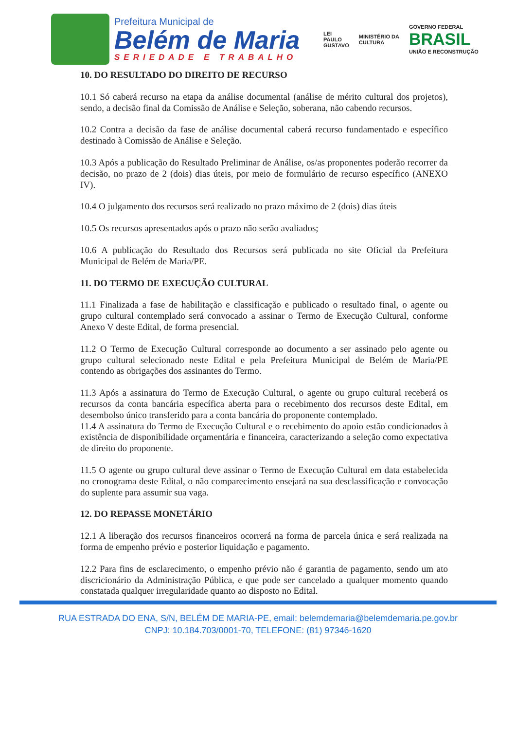Prefeitura Municipal de
Belém de Maria
SERIEDADE E TRABALHO
LEI
PAULO
GUSTAVO
MINISTÉRIO DA
CULTURA
GOVERNO FEDERAL
BRASIL
UNIÃO E RECONSTRUÇÃO
10. DO RESULTADO DO DIREITO DE RECURSO
10.1 Só caberá recurso na etapa da análise documental (análise de mérito cultural dos projetos), sendo, a decisão final da Comissão de Análise e Seleção, soberana, não cabendo recursos.
10.2 Contra a decisão da fase de análise documental caberá recurso fundamentado e específico destinado à Comissão de Análise e Seleção.
10.3 Após a publicação do Resultado Preliminar de Análise, os/as proponentes poderão recorrer da decisão, no prazo de 2 (dois) dias úteis, por meio de formulário de recurso específico (ANEXO IV).
10.4 O julgamento dos recursos será realizado no prazo máximo de 2 (dois) dias úteis
10.5 Os recursos apresentados após o prazo não serão avaliados;
10.6 A publicação do Resultado dos Recursos será publicada no site Oficial da Prefeitura Municipal de Belém de Maria/PE.
11. DO TERMO DE EXECUÇÃO CULTURAL
11.1 Finalizada a fase de habilitação e classificação e publicado o resultado final, o agente ou grupo cultural contemplado será convocado a assinar o Termo de Execução Cultural, conforme Anexo V deste Edital, de forma presencial.
11.2 O Termo de Execução Cultural corresponde ao documento a ser assinado pelo agente ou grupo cultural selecionado neste Edital e pela Prefeitura Municipal de Belém de Maria/PE contendo as obrigações dos assinantes do Termo.
11.3 Após a assinatura do Termo de Execução Cultural, o agente ou grupo cultural receberá os recursos da conta bancária específica aberta para o recebimento dos recursos deste Edital, em desembolso único transferido para a conta bancária do proponente contemplado.
11.4 A assinatura do Termo de Execução Cultural e o recebimento do apoio estão condicionados à existência de disponibilidade orçamentária e financeira, caracterizando a seleção como expectativa de direito do proponente.
11.5 O agente ou grupo cultural deve assinar o Termo de Execução Cultural em data estabelecida no cronograma deste Edital, o não comparecimento ensejará na sua desclassificação e convocação do suplente para assumir sua vaga.
12. DO REPASSE MONETÁRIO
12.1 A liberação dos recursos financeiros ocorrerá na forma de parcela única e será realizada na forma de empenho prévio e posterior liquidação e pagamento.
12.2 Para fins de esclarecimento, o empenho prévio não é garantia de pagamento, sendo um ato discricionário da Administração Pública, e que pode ser cancelado a qualquer momento quando constatada qualquer irregularidade quanto ao disposto no Edital.
RUA ESTRADA DO ENA, S/N, BELÉM DE MARIA-PE, email: belemdemaria@belemdemaria.pe.gov.br
CNPJ: 10.184.703/0001-70, TELEFONE: (81) 97346-1620